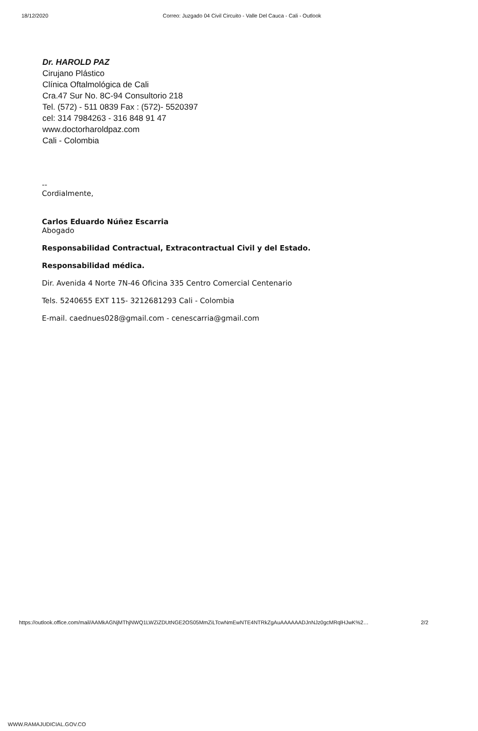18/12/2020 Correo: Juzgado 04 Civil Circuito - Valle Del Cauca - Cali - Outlook
Dr. HAROLD PAZ
Cirujano Plástico
Clínica Oftalmológica de Cali
Cra.47 Sur No. 8C-94 Consultorio 218
Tel. (572) - 511 0839 Fax : (572)- 5520397
cel: 314 7984263 - 316 848 91 47
www.doctorharoldpaz.com
Cali - Colombia
--
Cordialmente,
Carlos Eduardo Núñez Escarria
Abogado
Responsabilidad Contractual, Extracontractual Civil y del Estado.
Responsabilidad médica.
Dir. Avenida 4 Norte 7N-46 Oficina 335 Centro Comercial Centenario
Tels. 5240655 EXT 115- 3212681293 Cali - Colombia
E-mail. caednues028@gmail.com - cenescarria@gmail.com
https://outlook.office.com/mail/AAMkAGNjMThjNWQ1LWZiZDUtNGE2OS05MmZiLTcwNmEwNTE4NTRkZgAuAAAAAADJnNJz0gcMRqlHJwK%2… 2/2
WWW.RAMAJUDICIAL.GOV.CO